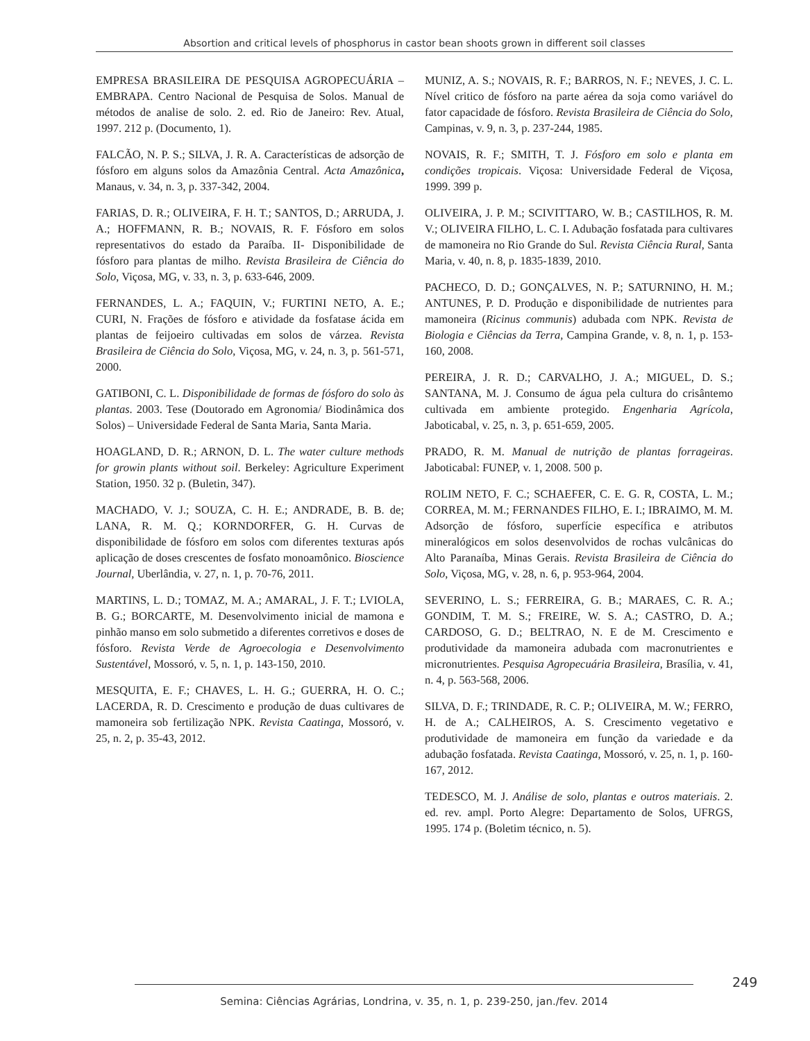Absortion and critical levels of phosphorus in castor bean shoots grown in different soil classes
EMPRESA BRASILEIRA DE PESQUISA AGROPECUÁRIA – EMBRAPA. Centro Nacional de Pesquisa de Solos. Manual de métodos de analise de solo. 2. ed. Rio de Janeiro: Rev. Atual, 1997. 212 p. (Documento, 1).
FALCÃO, N. P. S.; SILVA, J. R. A. Características de adsorção de fósforo em alguns solos da Amazônia Central. Acta Amazônica, Manaus, v. 34, n. 3, p. 337-342, 2004.
FARIAS, D. R.; OLIVEIRA, F. H. T.; SANTOS, D.; ARRUDA, J. A.; HOFFMANN, R. B.; NOVAIS, R. F. Fósforo em solos representativos do estado da Paraíba. II- Disponibilidade de fósforo para plantas de milho. Revista Brasileira de Ciência do Solo, Viçosa, MG, v. 33, n. 3, p. 633-646, 2009.
FERNANDES, L. A.; FAQUIN, V.; FURTINI NETO, A. E.; CURI, N. Frações de fósforo e atividade da fosfatase ácida em plantas de feijoeiro cultivadas em solos de várzea. Revista Brasileira de Ciência do Solo, Viçosa, MG, v. 24, n. 3, p. 561-571, 2000.
GATIBONI, C. L. Disponibilidade de formas de fósforo do solo às plantas. 2003. Tese (Doutorado em Agronomia/ Biodinâmica dos Solos) – Universidade Federal de Santa Maria, Santa Maria.
HOAGLAND, D. R.; ARNON, D. L. The water culture methods for growin plants without soil. Berkeley: Agriculture Experiment Station, 1950. 32 p. (Buletin, 347).
MACHADO, V. J.; SOUZA, C. H. E.; ANDRADE, B. B. de; LANA, R. M. Q.; KORNDORFER, G. H. Curvas de disponibilidade de fósforo em solos com diferentes texturas após aplicação de doses crescentes de fosfato monoamônico. Bioscience Journal, Uberlândia, v. 27, n. 1, p. 70-76, 2011.
MARTINS, L. D.; TOMAZ, M. A.; AMARAL, J. F. T.; LVIOLA, B. G.; BORCARTE, M. Desenvolvimento inicial de mamona e pinhão manso em solo submetido a diferentes corretivos e doses de fósforo. Revista Verde de Agroecologia e Desenvolvimento Sustentável, Mossoró, v. 5, n. 1, p. 143-150, 2010.
MESQUITA, E. F.; CHAVES, L. H. G.; GUERRA, H. O. C.; LACERDA, R. D. Crescimento e produção de duas cultivares de mamoneira sob fertilização NPK. Revista Caatinga, Mossoró, v. 25, n. 2, p. 35-43, 2012.
MUNIZ, A. S.; NOVAIS, R. F.; BARROS, N. F.; NEVES, J. C. L. Nível critico de fósforo na parte aérea da soja como variável do fator capacidade de fósforo. Revista Brasileira de Ciência do Solo, Campinas, v. 9, n. 3, p. 237-244, 1985.
NOVAIS, R. F.; SMITH, T. J. Fósforo em solo e planta em condições tropicais. Viçosa: Universidade Federal de Viçosa, 1999. 399 p.
OLIVEIRA, J. P. M.; SCIVITTARO, W. B.; CASTILHOS, R. M. V.; OLIVEIRA FILHO, L. C. I. Adubação fosfatada para cultivares de mamoneira no Rio Grande do Sul. Revista Ciência Rural, Santa Maria, v. 40, n. 8, p. 1835-1839, 2010.
PACHECO, D. D.; GONÇALVES, N. P.; SATURNINO, H. M.; ANTUNES, P. D. Produção e disponibilidade de nutrientes para mamoneira (Ricinus communis) adubada com NPK. Revista de Biologia e Ciências da Terra, Campina Grande, v. 8, n. 1, p. 153-160, 2008.
PEREIRA, J. R. D.; CARVALHO, J. A.; MIGUEL, D. S.; SANTANA, M. J. Consumo de água pela cultura do crisântemo cultivada em ambiente protegido. Engenharia Agrícola, Jaboticabal, v. 25, n. 3, p. 651-659, 2005.
PRADO, R. M. Manual de nutrição de plantas forrageiras. Jaboticabal: FUNEP, v. 1, 2008. 500 p.
ROLIM NETO, F. C.; SCHAEFER, C. E. G. R, COSTA, L. M.; CORREA, M. M.; FERNANDES FILHO, E. I.; IBRAIMO, M. M. Adsorção de fósforo, superfície específica e atributos mineralógicos em solos desenvolvidos de rochas vulcânicas do Alto Paranaíba, Minas Gerais. Revista Brasileira de Ciência do Solo, Viçosa, MG, v. 28, n. 6, p. 953-964, 2004.
SEVERINO, L. S.; FERREIRA, G. B.; MARAES, C. R. A.; GONDIM, T. M. S.; FREIRE, W. S. A.; CASTRO, D. A.; CARDOSO, G. D.; BELTRAO, N. E de M. Crescimento e produtividade da mamoneira adubada com macronutrientes e micronutrientes. Pesquisa Agropecuária Brasileira, Brasília, v. 41, n. 4, p. 563-568, 2006.
SILVA, D. F.; TRINDADE, R. C. P.; OLIVEIRA, M. W.; FERRO, H. de A.; CALHEIROS, A. S. Crescimento vegetativo e produtividade de mamoneira em função da variedade e da adubação fosfatada. Revista Caatinga, Mossoró, v. 25, n. 1, p. 160-167, 2012.
TEDESCO, M. J. Análise de solo, plantas e outros materiais. 2. ed. rev. ampl. Porto Alegre: Departamento de Solos, UFRGS, 1995. 174 p. (Boletim técnico, n. 5).
249
Semina: Ciências Agrárias, Londrina, v. 35, n. 1, p. 239-250, jan./fev. 2014